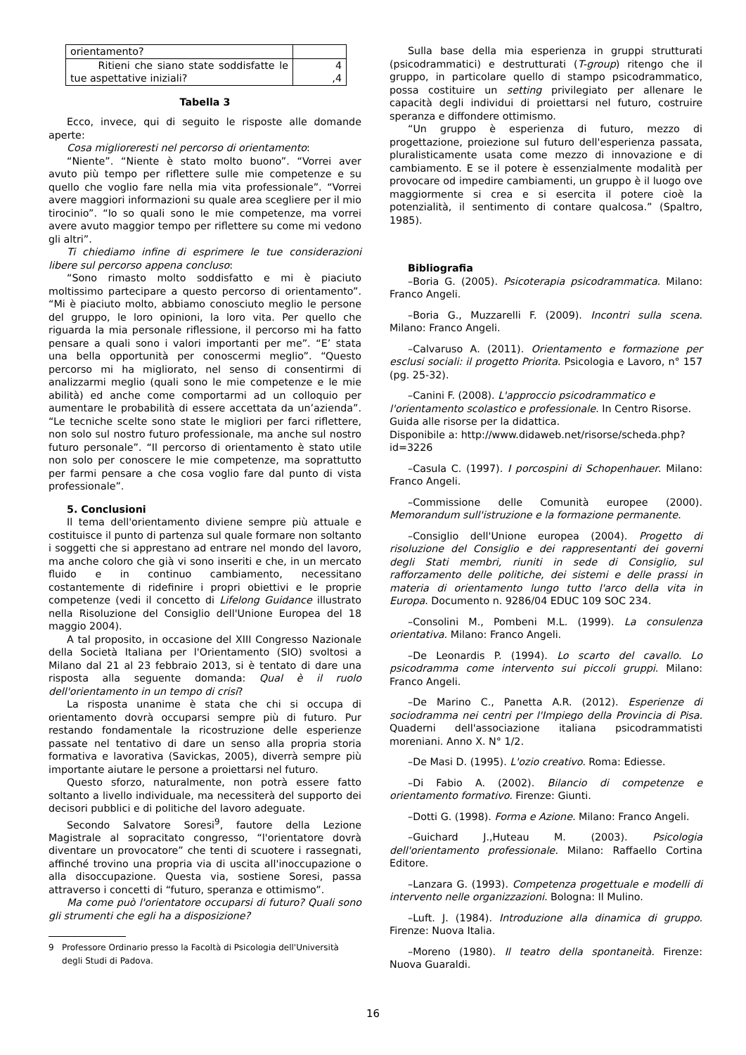| orientamento? | |
| Ritieni che siano state soddisfatte le tue aspettative iniziali? | 4 ,4 |
Tabella 3
Ecco, invece, qui di seguito le risposte alle domande aperte:
Cosa miglioreresti nel percorso di orientamento:
“Niente”. “Niente è stato molto buono”. “Vorrei aver avuto più tempo per riflettere sulle mie competenze e su quello che voglio fare nella mia vita professionale”. “Vorrei avere maggiori informazioni su quale area scegliere per il mio tirocinio”. “Io so quali sono le mie competenze, ma vorrei avere avuto maggior tempo per riflettere su come mi vedono gli altri”.
Ti chiediamo infine di esprimere le tue considerazioni libere sul percorso appena concluso:
“Sono rimasto molto soddisfatto e mi è piaciuto moltissimo partecipare a questo percorso di orientamento”. “Mi è piaciuto molto, abbiamo conosciuto meglio le persone del gruppo, le loro opinioni, la loro vita. Per quello che riguarda la mia personale riflessione, il percorso mi ha fatto pensare a quali sono i valori importanti per me”. “E’ stata una bella opportunità per conoscermi meglio”. “Questo percorso mi ha migliorato, nel senso di consentirmi di analizzarmi meglio (quali sono le mie competenze e le mie abilità) ed anche come comportarmi ad un colloquio per aumentare le probabilità di essere accettata da un’azienda”. “Le tecniche scelte sono state le migliori per farci riflettere, non solo sul nostro futuro professionale, ma anche sul nostro futuro personale”. “Il percorso di orientamento è stato utile non solo per conoscere le mie competenze, ma soprattutto per farmi pensare a che cosa voglio fare dal punto di vista professionale”.
5. Conclusioni
Il tema dell'orientamento diviene sempre più attuale e costituisce il punto di partenza sul quale formare non soltanto i soggetti che si apprestano ad entrare nel mondo del lavoro, ma anche coloro che già vi sono inseriti e che, in un mercato fluido e in continuo cambiamento, necessitano costantemente di ridefinire i propri obiettivi e le proprie competenze (vedi il concetto di Lifelong Guidance illustrato nella Risoluzione del Consiglio dell'Unione Europea del 18 maggio 2004).
A tal proposito, in occasione del XIII Congresso Nazionale della Società Italiana per l'Orientamento (SIO) svoltosi a Milano dal 21 al 23 febbraio 2013, si è tentato di dare una risposta alla seguente domanda: Qual è il ruolo dell'orientamento in un tempo di crisi?
La risposta unanime è stata che chi si occupa di orientamento dovrà occuparsi sempre più di futuro. Pur restando fondamentale la ricostruzione delle esperienze passate nel tentativo di dare un senso alla propria storia formativa e lavorativa (Savickas, 2005), diverrà sempre più importante aiutare le persone a proiettarsi nel futuro.
Questo sforzo, naturalmente, non potrà essere fatto soltanto a livello individuale, ma necessiterà del supporto dei decisori pubblici e di politiche del lavoro adeguate.
Secondo Salvatore Soresi<sup>9</sup>, fautore della Lezione Magistrale al sopracitato congresso, “l'orientatore dovrà diventare un provocatore” che tenti di scuotere i rassegnati, affinché trovino una propria via di uscita all'inoccupazione o alla disoccupazione. Questa via, sostiene Soresi, passa attraverso i concetti di “futuro, speranza e ottimismo”.
Ma come può l'orientatore occuparsi di futuro? Quali sono gli strumenti che egli ha a disposizione?
9 Professore Ordinario presso la Facoltà di Psicologia dell'Università
degli Studi di Padova.
Sulla base della mia esperienza in gruppi strutturati (psicodrammatici) e destrutturati (T-group) ritengo che il gruppo, in particolare quello di stampo psicodrammatico, possa costituire un setting privilegiato per allenare le capacità degli individui di proiettarsi nel futuro, costruire speranza e diffondere ottimismo.
“Un gruppo è esperienza di futuro, mezzo di progettazione, proiezione sul futuro dell'esperienza passata, pluralisticamente usata come mezzo di innovazione e di cambiamento. E se il potere è essenzialmente modalità per provocare od impedire cambiamenti, un gruppo è il luogo ove maggiormente si crea e si esercita il potere cioè la potenzialità, il sentimento di contare qualcosa.” (Spaltro, 1985).
Bibliografia
–Boria G. (2005). Psicoterapia psicodrammatica. Milano: Franco Angeli.
–Boria G., Muzzarelli F. (2009). Incontri sulla scena. Milano: Franco Angeli.
–Calvaruso A. (2011). Orientamento e formazione per esclusi sociali: il progetto Priorita. Psicologia e Lavoro, n° 157 (pg. 25-32).
–Canini F. (2008). L'approccio psicodrammatico e l'orientamento scolastico e professionale. In Centro Risorse. Guida alle risorse per la didattica.
Disponibile a: http://www.didaweb.net/risorse/scheda.php?id=3226
–Casula C. (1997). I porcospini di Schopenhauer. Milano: Franco Angeli.
–Commissione delle Comunità europee (2000). Memorandum sull'istruzione e la formazione permanente.
–Consiglio dell'Unione europea (2004). Progetto di risoluzione del Consiglio e dei rappresentanti dei governi degli Stati membri, riuniti in sede di Consiglio, sul rafforzamento delle politiche, dei sistemi e delle prassi in materia di orientamento lungo tutto l'arco della vita in Europa. Documento n. 9286/04 EDUC 109 SOC 234.
–Consolini M., Pombeni M.L. (1999). La consulenza orientativa. Milano: Franco Angeli.
–De Leonardis P. (1994). Lo scarto del cavallo. Lo psicodramma come intervento sui piccoli gruppi. Milano: Franco Angeli.
–De Marino C., Panetta A.R. (2012). Esperienze di sociodramma nei centri per l'Impiego della Provincia di Pisa. Quaderni dell'associazione italiana psicodrammatisti moreniani. Anno X. N° 1/2.
–De Masi D. (1995). L'ozio creativo. Roma: Ediesse.
–Di Fabio A. (2002). Bilancio di competenze e orientamento formativo. Firenze: Giunti.
–Dotti G. (1998). Forma e Azione. Milano: Franco Angeli.
–Guichard J.,Huteau M. (2003). Psicologia dell'orientamento professionale. Milano: Raffaello Cortina Editore.
–Lanzara G. (1993). Competenza progettuale e modelli di intervento nelle organizzazioni. Bologna: Il Mulino.
–Luft. J. (1984). Introduzione alla dinamica di gruppo. Firenze: Nuova Italia.
–Moreno (1980). Il teatro della spontaneità. Firenze: Nuova Guaraldi.
16